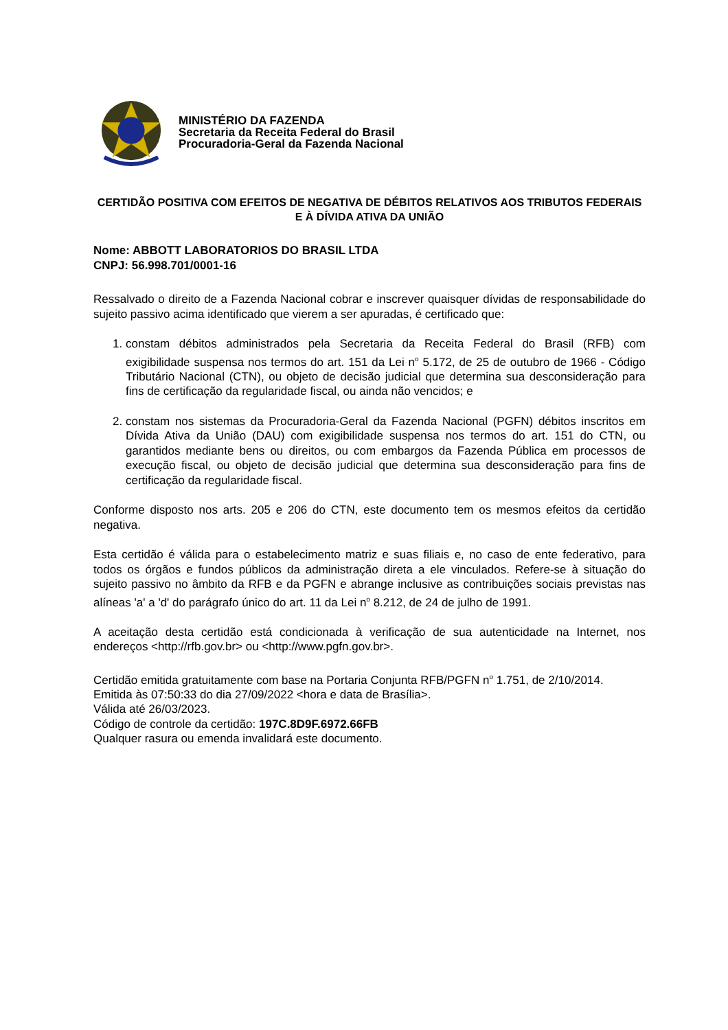MINISTÉRIO DA FAZENDA
Secretaria da Receita Federal do Brasil
Procuradoria-Geral da Fazenda Nacional
CERTIDÃO POSITIVA COM EFEITOS DE NEGATIVA DE DÉBITOS RELATIVOS AOS TRIBUTOS FEDERAIS E À DÍVIDA ATIVA DA UNIÃO
Nome: ABBOTT LABORATORIOS DO BRASIL LTDA
CNPJ: 56.998.701/0001-16
Ressalvado o direito de a Fazenda Nacional cobrar e inscrever quaisquer dívidas de responsabilidade do sujeito passivo acima identificado que vierem a ser apuradas, é certificado que:
1. constam débitos administrados pela Secretaria da Receita Federal do Brasil (RFB) com exigibilidade suspensa nos termos do art. 151 da Lei n<sup>o</sup> 5.172, de 25 de outubro de 1966 - Código Tributário Nacional (CTN), ou objeto de decisão judicial que determina sua desconsideração para fins de certificação da regularidade fiscal, ou ainda não vencidos; e
2. constam nos sistemas da Procuradoria-Geral da Fazenda Nacional (PGFN) débitos inscritos em Dívida Ativa da União (DAU) com exigibilidade suspensa nos termos do art. 151 do CTN, ou garantidos mediante bens ou direitos, ou com embargos da Fazenda Pública em processos de execução fiscal, ou objeto de decisão judicial que determina sua desconsideração para fins de certificação da regularidade fiscal.
Conforme disposto nos arts. 205 e 206 do CTN, este documento tem os mesmos efeitos da certidão negativa.
Esta certidão é válida para o estabelecimento matriz e suas filiais e, no caso de ente federativo, para todos os órgãos e fundos públicos da administração direta a ele vinculados. Refere-se à situação do sujeito passivo no âmbito da RFB e da PGFN e abrange inclusive as contribuições sociais previstas nas alíneas 'a' a 'd' do parágrafo único do art. 11 da Lei n<sup>o</sup> 8.212, de 24 de julho de 1991.
A aceitação desta certidão está condicionada à verificação de sua autenticidade na Internet, nos endereços <http://rfb.gov.br> ou <http://www.pgfn.gov.br>.
Certidão emitida gratuitamente com base na Portaria Conjunta RFB/PGFN n<sup>o</sup> 1.751, de 2/10/2014.
Emitida às 07:50:33 do dia 27/09/2022 <hora e data de Brasília>.
Válida até 26/03/2023.
Código de controle da certidão: 197C.8D9F.6972.66FB
Qualquer rasura ou emenda invalidará este documento.